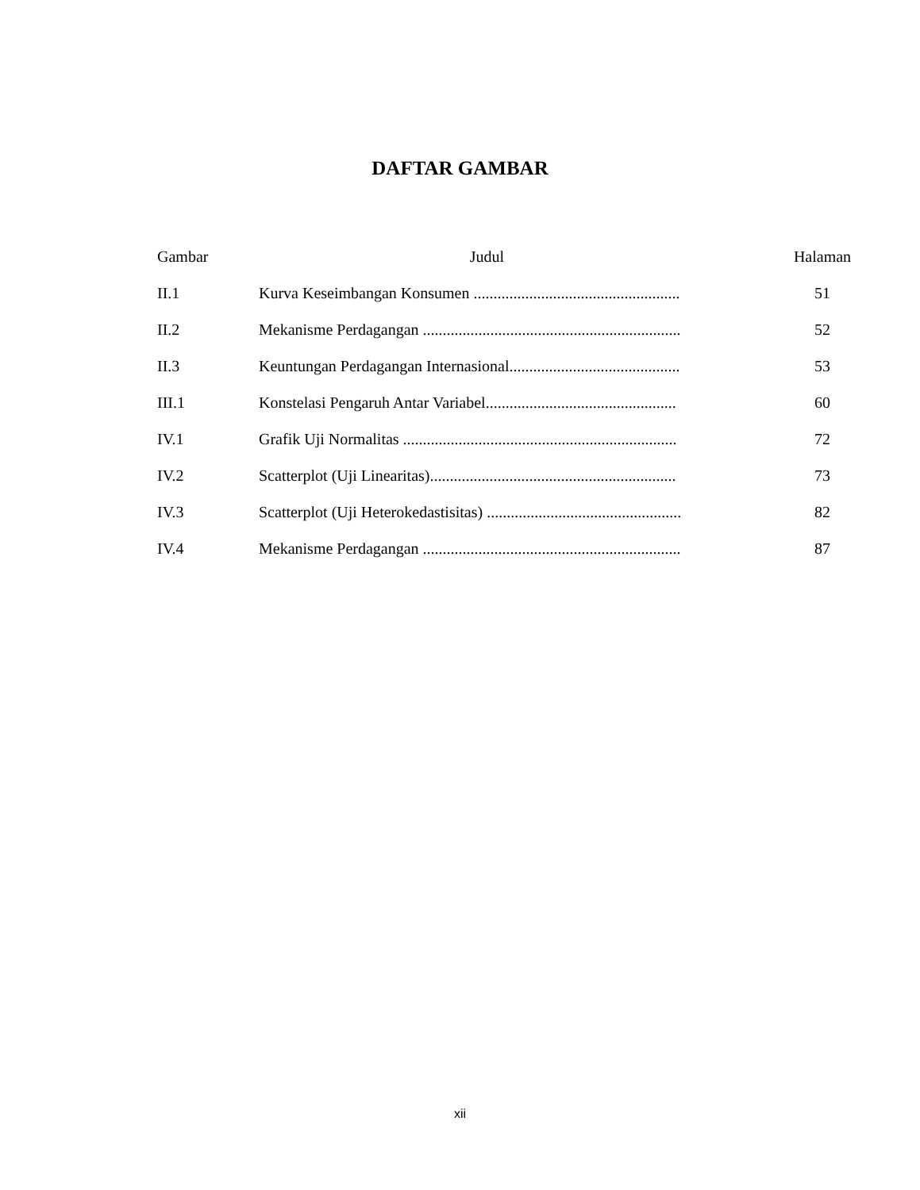DAFTAR GAMBAR
| Gambar | Judul | Halaman |
| --- | --- | --- |
| II.1 | Kurva Keseimbangan Konsumen .................................................... | 51 |
| II.2 | Mekanisme Perdagangan ................................................................. | 52 |
| II.3 | Keuntungan Perdagangan Internasional........................................... | 53 |
| III.1 | Konstelasi Pengaruh Antar Variabel................................................ | 60 |
| IV.1 | Grafik Uji Normalitas ..................................................................... | 72 |
| IV.2 | Scatterplot (Uji Linearitas).............................................................. | 73 |
| IV.3 | Scatterplot (Uji Heterokedastisitas) ................................................. | 82 |
| IV.4 | Mekanisme Perdagangan ................................................................. | 87 |
xii